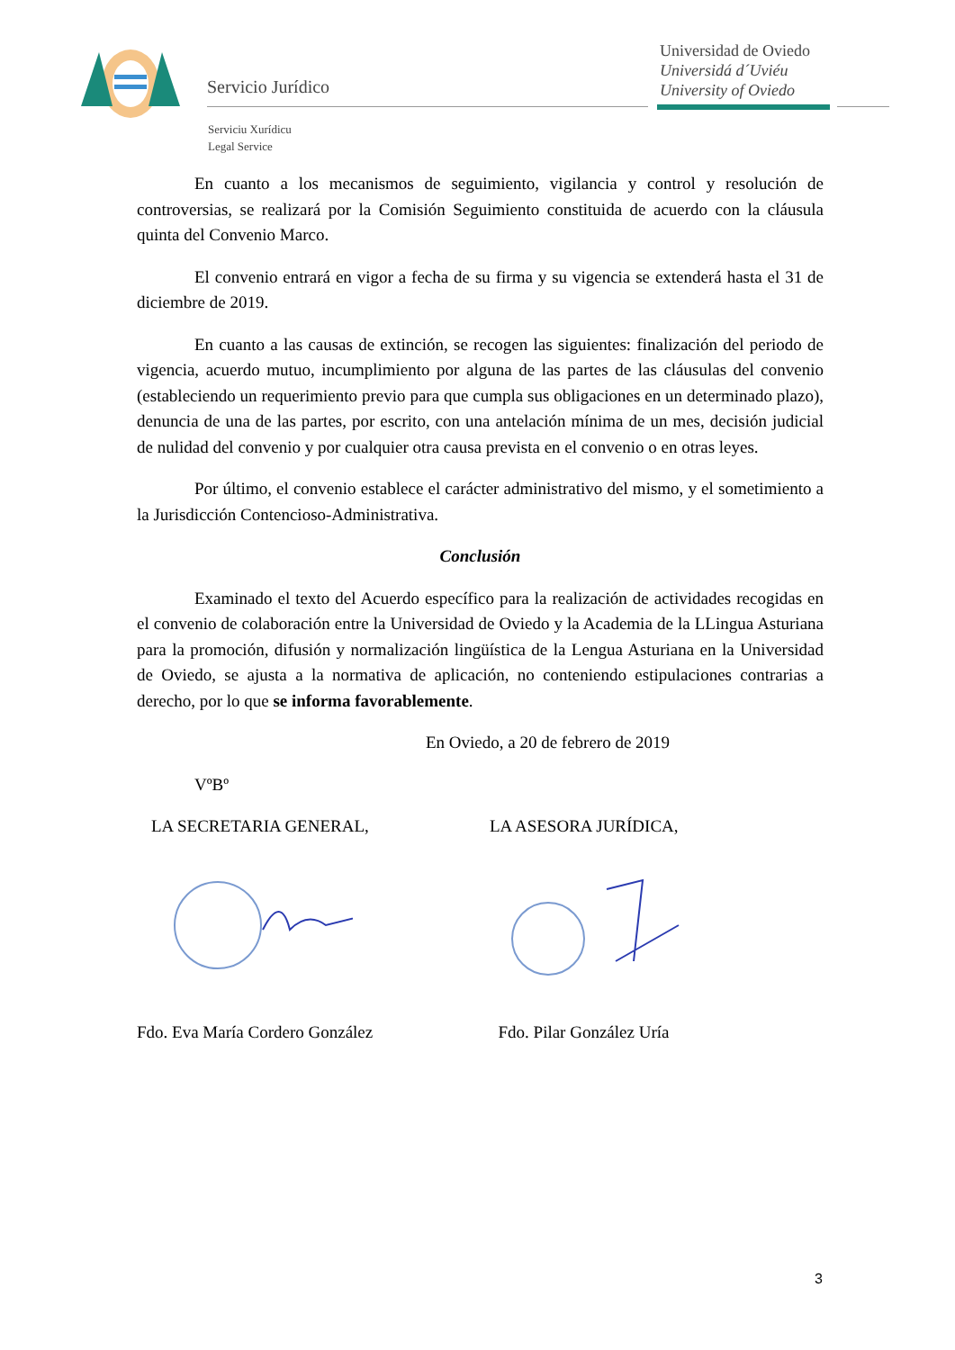Servicio Jurídico
Universidad de Oviedo
Universidá d´Uviéu
University of Oviedo
Serviciu Xurídicu
Legal Service
En cuanto a los mecanismos de seguimiento, vigilancia y control y resolución de controversias, se realizará por la Comisión Seguimiento constituida de acuerdo con la cláusula quinta del Convenio Marco.
El convenio entrará en vigor a fecha de su firma y su vigencia se extenderá hasta el 31 de diciembre de 2019.
En cuanto a las causas de extinción, se recogen las siguientes: finalización del periodo de vigencia, acuerdo mutuo, incumplimiento por alguna de las partes de las cláusulas del convenio (estableciendo un requerimiento previo para que cumpla sus obligaciones en un determinado plazo), denuncia de una de las partes, por escrito, con una antelación mínima de un mes, decisión judicial de nulidad del convenio y por cualquier otra causa prevista en el convenio o en otras leyes.
Por último, el convenio establece el carácter administrativo del mismo, y el sometimiento a la Jurisdicción Contencioso-Administrativa.
Conclusión
Examinado el texto del Acuerdo específico para la realización de actividades recogidas en el convenio de colaboración entre la Universidad de Oviedo y la Academia de la LLingua Asturiana para la promoción, difusión y normalización lingüística de la Lengua Asturiana en la Universidad de Oviedo, se ajusta a la normativa de aplicación, no conteniendo estipulaciones contrarias a derecho, por lo que se informa favorablemente.
En Oviedo, a 20 de febrero de 2019
VºBº
LA SECRETARIA GENERAL, LA ASESORA JURÍDICA,
Fdo. Eva María Cordero González
Fdo. Pilar González Uría
3